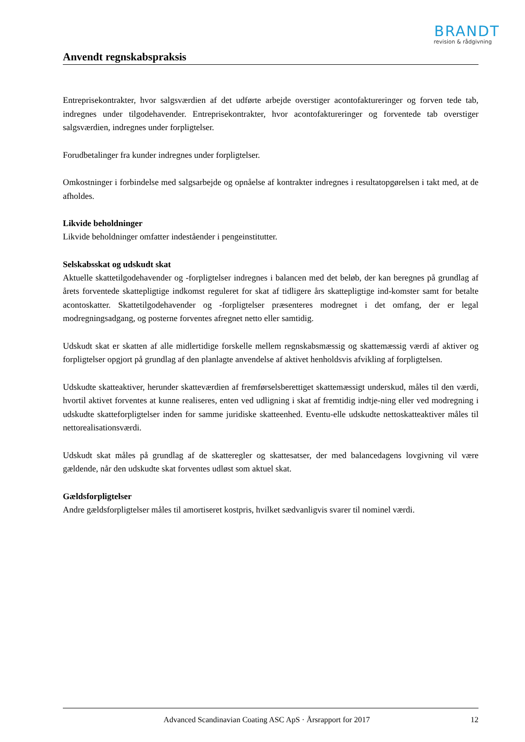BRANDT
revision & rådgivning
Anvendt regnskabspraksis
Entreprisekontrakter, hvor salgsværdien af det udførte arbejde overstiger acontofaktureringer og forven tede tab, indregnes under tilgodehavender. Entreprisekontrakter, hvor acontofaktureringer og forventede tab overstiger salgsværdien, indregnes under forpligtelser.
Forudbetalinger fra kunder indregnes under forpligtelser.
Omkostninger i forbindelse med salgsarbejde og opnåelse af kontrakter indregnes i resultatopgørelsen i takt med, at de afholdes.
Likvide beholdninger
Likvide beholdninger omfatter indeståender i pengeinstitutter.
Selskabsskat og udskudt skat
Aktuelle skattetilgodehavender og -forpligtelser indregnes i balancen med det beløb, der kan beregnes på grundlag af årets forventede skattepligtige indkomst reguleret for skat af tidligere års skattepligtige ind-komster samt for betalte acontoskatter. Skattetilgodehavender og -forpligtelser præsenteres modregnet i det omfang, der er legal modregningsadgang, og posterne forventes afregnet netto eller samtidig.
Udskudt skat er skatten af alle midlertidige forskelle mellem regnskabsmæssig og skattemæssig værdi af aktiver og forpligtelser opgjort på grundlag af den planlagte anvendelse af aktivet henholdsvis afvikling af forpligtelsen.
Udskudte skatteaktiver, herunder skatteværdien af fremførselsberettiget skattemæssigt underskud, måles til den værdi, hvortil aktivet forventes at kunne realiseres, enten ved udligning i skat af fremtidig indtje-ning eller ved modregning i udskudte skatteforpligtelser inden for samme juridiske skatteenhed. Eventu-elle udskudte nettoskatteaktiver måles til nettorealisationsværdi.
Udskudt skat måles på grundlag af de skatteregler og skattesatser, der med balancedagens lovgivning vil være gældende, når den udskudte skat forventes udløst som aktuel skat.
Gældsforpligtelser
Andre gældsforpligtelser måles til amortiseret kostpris, hvilket sædvanligvis svarer til nominel værdi.
Advanced Scandinavian Coating ASC ApS · Årsrapport for 2017 12